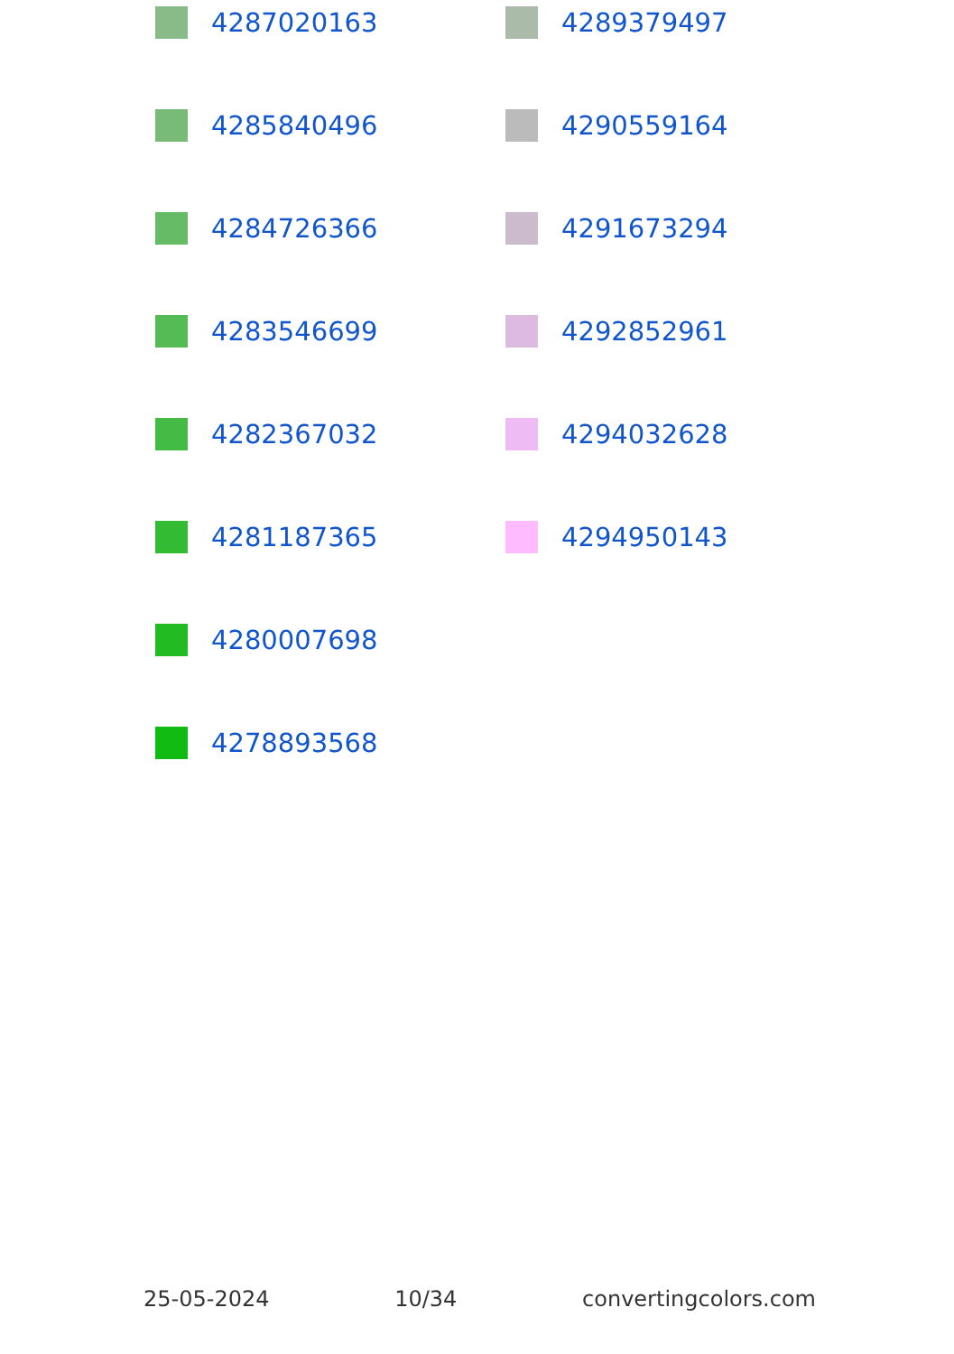4287020163
4285840496
4284726366
4283546699
4282367032
4281187365
4280007698
4278893568
4289379497
4290559164
4291673294
4292852961
4294032628
4294950143
25-05-2024 10/34 convertingcolors.com